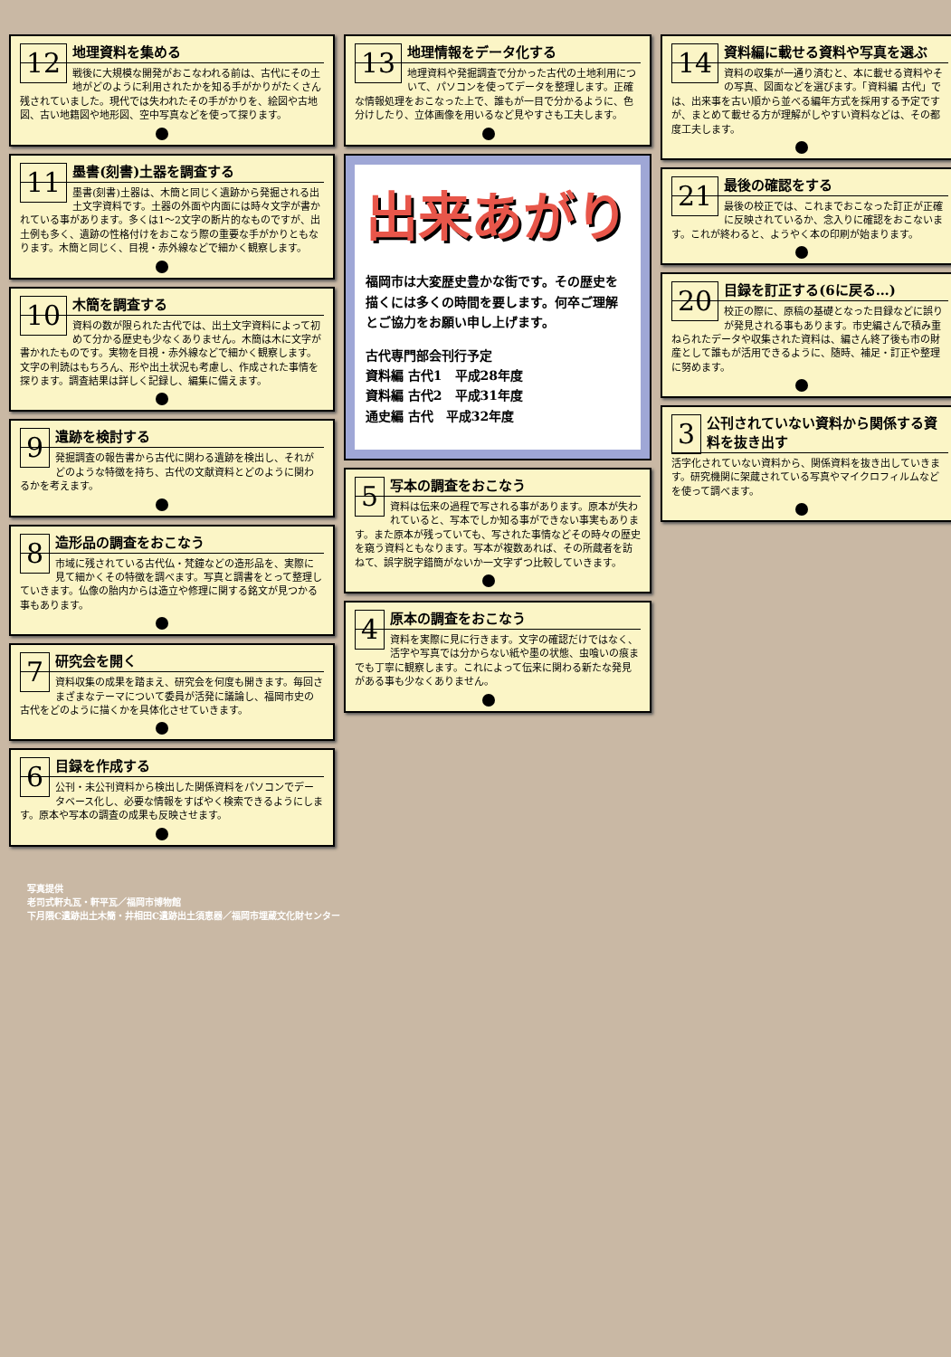12
地理資料を集める
戦後に大規模な開発がおこなわれる前は、古代にその土地がどのように利用されたかを知る手がかりがたくさん残されていました。現代では失われたその手がかりを、絵図や古地図、古い地籍図や地形図、空中写真などを使って探ります。
11
墨書(刻書)土器を調査する
墨書(刻書)土器は、木簡と同じく遺跡から発掘される出土文字資料です。土器の外面や内面には時々文字が書かれている事があります。多くは1〜2文字の断片的なものですが、出土例も多く、遺跡の性格付けをおこなう際の重要な手がかりともなります。木簡と同じく、目視・赤外線などで細かく観察します。
10
木簡を調査する
資料の数が限られた古代では、出土文字資料によって初めて分かる歴史も少なくありません。木簡は木に文字が書かれたものです。実物を目視・赤外線などで細かく観察します。文字の判読はもちろん、形や出土状況も考慮し、作成された事情を探ります。調査結果は詳しく記録し、編集に備えます。
9
遺跡を検討する
発掘調査の報告書から古代に関わる遺跡を検出し、それがどのような特徴を持ち、古代の文献資料とどのように関わるかを考えます。
8
造形品の調査をおこなう
市域に残されている古代仏・梵鐘などの造形品を、実際に見て細かくその特徴を調べます。写真と調書をとって整理していきます。仏像の胎内からは造立や修理に関する銘文が見つかる事もあります。
7
研究会を開く
資料収集の成果を踏まえ、研究会を何度も開きます。毎回さまざまなテーマについて委員が活発に議論し、福岡市史の古代をどのように描くかを具体化させていきます。
6
目録を作成する
公刊・未公刊資料から検出した関係資料をパソコンでデータベース化し、必要な情報をすばやく検索できるようにします。原本や写本の調査の成果も反映させます。
13
地理情報をデータ化する
地理資料や発掘調査で分かった古代の土地利用について、パソコンを使ってデータを整理します。正確な情報処理をおこなった上で、誰もが一目で分かるように、色分けしたり、立体画像を用いるなど見やすさも工夫します。
出来あがり
福岡市は大変歴史豊かな街です。その歴史を描くには多くの時間を要します。何卒ご理解とご協力をお願い申し上げます。
古代専門部会刊行予定
資料編 古代1　平成28年度
資料編 古代2　平成31年度
通史編 古代　平成32年度
5
写本の調査をおこなう
資料は伝来の過程で写される事があります。原本が失われていると、写本でしか知る事ができない事実もあります。また原本が残っていても、写された事情などその時々の歴史を窺う資料ともなります。写本が複数あれば、その所蔵者を訪ねて、誤字脱字錯簡がないか一文字ずつ比較していきます。
4
原本の調査をおこなう
資料を実際に見に行きます。文字の確認だけではなく、活字や写真では分からない紙や墨の状態、虫喰いの痕までも丁寧に観察します。これによって伝来に関わる新たな発見がある事も少なくありません。
14
資料編に載せる資料や写真を選ぶ
資料の収集が一通り済むと、本に載せる資料やその写真、図面などを選びます。「資料編 古代」では、出来事を古い順から並べる編年方式を採用する予定ですが、まとめて載せる方が理解がしやすい資料などは、その都度工夫します。
21
最後の確認をする
最後の校正では、これまでおこなった訂正が正確に反映されているか、念入りに確認をおこないます。これが終わると、ようやく本の印刷が始まります。
20
目録を訂正する(6に戻る…)
校正の際に、原稿の基礎となった目録などに誤りが発見される事もあります。市史編さんで積み重ねられたデータや収集された資料は、編さん終了後も市の財産として誰もが活用できるように、随時、補足・訂正や整理に努めます。
3
公刊されていない資料から関係する資料を抜き出す
活字化されていない資料から、関係資料を抜き出していきます。研究機関に架蔵されている写真やマイクロフィルムなどを使って調べます。
写真提供
老司式軒丸瓦・軒平瓦／福岡市博物館
下月隈C遺跡出土木簡・井相田C遺跡出土須恵器／福岡市埋蔵文化財センター